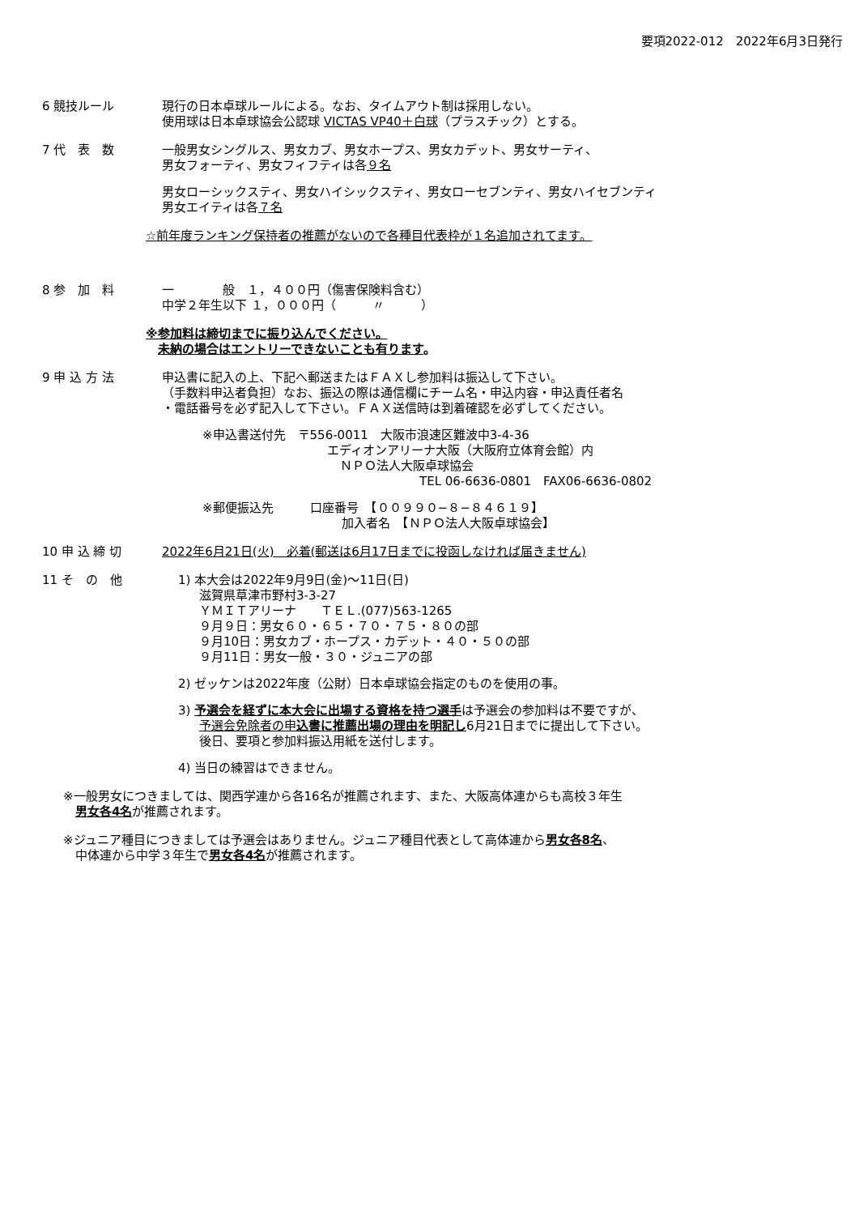要項2022-012　2022年6月3日発行
6 競技ルール 現行の日本卓球ルールによる。なお、タイムアウト制は採用しない。
使用球は日本卓球協会公認球 VICTAS VP40＋白球（プラスチック）とする。
7 代　表　数 一般男女シングルス、男女カブ、男女ホープス、男女カデット、男女サーティ、
男女フォーティ、男女フィフティは各９名
男女ローシックスティ、男女ハイシックスティ、男女ローセブンティ、男女ハイセブンティ
男女エイティは各７名
☆前年度ランキング保持者の推薦がないので各種目代表枠が１名追加されてます。
8 参　加　料 一　　　　般　１，４００円（傷害保険料含む）
中学２年生以下 １，０００円（　　　〃　　　）
※参加料は締切までに振り込んでください。
　未納の場合はエントリーできないことも有ります。
9 申 込 方 法 申込書に記入の上、下記へ郵送またはＦＡＸし参加料は振込して下さい。
（手数料申込者負担）なお、振込の際は通信欄にチーム名・申込内容・申込責任者名
・電話番号を必ず記入して下さい。ＦＡＸ送信時は到着確認を必ずしてください。
※申込書送付先　〒556-0011　大阪市浪速区難波中3-4-36
エディオンアリーナ大阪（大阪府立体育会館）内
ＮＰＯ法人大阪卓球協会
TEL 06-6636-0801　FAX06-6636-0802
※郵便振込先　　　口座番号　【００９９０−８−８４６１９】
加入者名　【ＮＰＯ法人大阪卓球協会】
10 申 込 締 切 2022年6月21日(火)　必着(郵送は6月17日までに投函しなければ届きません)
11 そ　の　他 1) 本大会は2022年9月9日(金)〜11日(日)
滋賀県草津市野村3-3-27
ＹＭＩＴアリーナ　　ＴＥＬ.(077)563-1265
９月９日：男女６０・６５・７０・７５・８０の部
９月10日：男女カブ・ホープス・カデット・４０・５０の部
９月11日：男女一般・３０・ジュニアの部
2) ゼッケンは2022年度（公財）日本卓球協会指定のものを使用の事。
3) 予選会を経ずに本大会に出場する資格を持つ選手は予選会の参加料は不要ですが、
予選会免除者の申込書に推薦出場の理由を明記し6月21日までに提出して下さい。
後日、要項と参加料振込用紙を送付します。
4) 当日の練習はできません。
※一般男女につきましては、関西学連から各16名が推薦されます、また、大阪高体連からも高校３年生
　男女各4名が推薦されます。
※ジュニア種目につきましては予選会はありません。ジュニア種目代表として高体連から男女各8名、
　中体連から中学３年生で男女各4名が推薦されます。